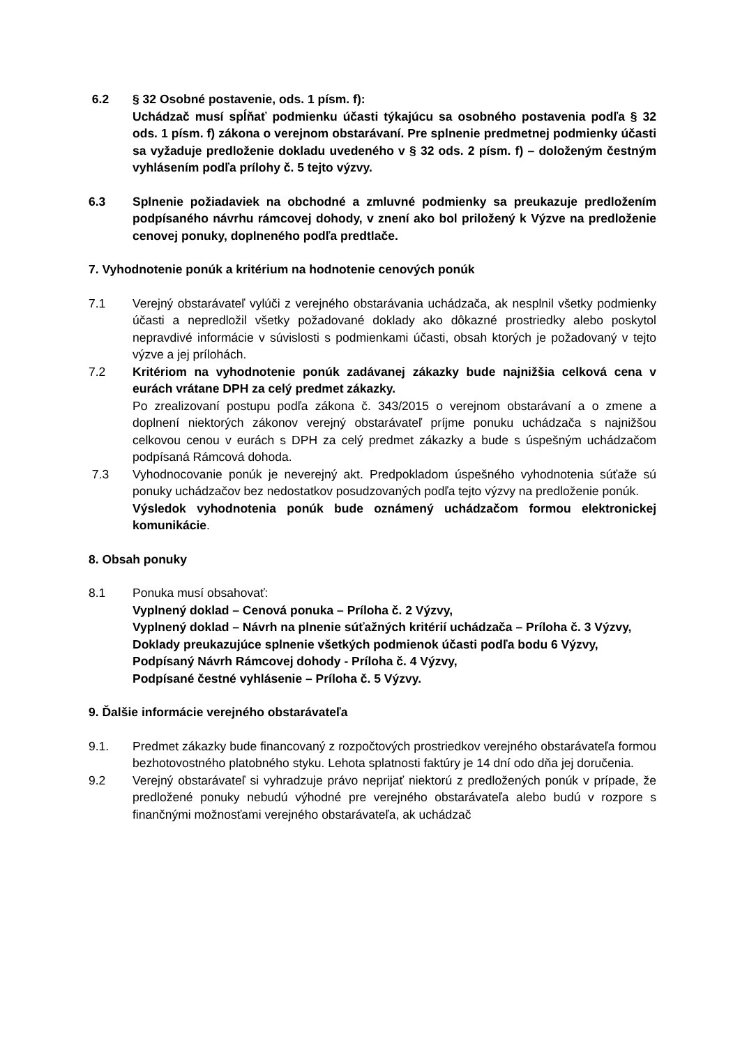6.2 § 32 Osobné postavenie, ods. 1 písm. f):
Uchádzač musí spĺňať podmienku účasti týkajúcu sa osobného postavenia podľa § 32 ods. 1 písm. f) zákona o verejnom obstarávaní. Pre splnenie predmetnej podmienky účasti sa vyžaduje predloženie dokladu uvedeného v § 32 ods. 2 písm. f) – doloženým čestným vyhlásením podľa prílohy č. 5 tejto výzvy.
6.3 Splnenie požiadaviek na obchodné a zmluvné podmienky sa preukazuje predložením podpísaného návrhu rámcovej dohody, v znení ako bol priložený k Výzve na predloženie cenovej ponuky, doplneného podľa predtlače.
7. Vyhodnotenie ponúk a kritérium na hodnotenie cenových ponúk
7.1 Verejný obstarávateľ vylúči z verejného obstarávania uchádzača, ak nesplnil všetky podmienky účasti a nepredložil všetky požadované doklady ako dôkazné prostriedky alebo poskytol nepravdivé informácie v súvislosti s podmienkami účasti, obsah ktorých je požadovaný v tejto výzve a jej prílohách.
7.2 Kritériom na vyhodnotenie ponúk zadávanej zákazky bude najnižšia celková cena v eurách vrátane DPH za celý predmet zákazky.
Po zrealizovaní postupu podľa zákona č. 343/2015 o verejnom obstarávaní a o zmene a doplnení niektorých zákonov verejný obstarávateľ príjme ponuku uchádzača s najnižšou celkovou cenou v eurách s DPH za celý predmet zákazky a bude s úspešným uchádzačom podpísaná Rámcová dohoda.
7.3 Vyhodnocovanie ponúk je neverejný akt. Predpokladom úspešného vyhodnotenia súťaže sú ponuky uchádzačov bez nedostatkov posudzovaných podľa tejto výzvy na predloženie ponúk.
Výsledok vyhodnotenia ponúk bude oznámený uchádzačom formou elektronickej komunikácie.
8. Obsah ponuky
8.1 Ponuka musí obsahovať:
Vyplnený doklad – Cenová ponuka – Príloha č. 2 Výzvy,
Vyplnený doklad – Návrh na plnenie súťažných kritérií uchádzača – Príloha č. 3 Výzvy,
Doklady preukazujúce splnenie všetkých podmienok účasti podľa bodu 6 Výzvy,
Podpísaný Návrh Rámcovej dohody - Príloha č. 4 Výzvy,
Podpísané čestné vyhlásenie – Príloha č. 5 Výzvy.
9. Ďalšie informácie verejného obstarávateľa
9.1. Predmet zákazky bude financovaný z rozpočtových prostriedkov verejného obstarávateľa formou bezhotovostného platobného styku. Lehota splatnosti faktúry je 14 dní odo dňa jej doručenia.
9.2 Verejný obstarávateľ si vyhradzuje právo neprijať niektorú z predložených ponúk v prípade, že predložené ponuky nebudú výhodné pre verejného obstarávateľa alebo budú v rozpore s finančnými možnosťami verejného obstarávateľa, ak uchádzač